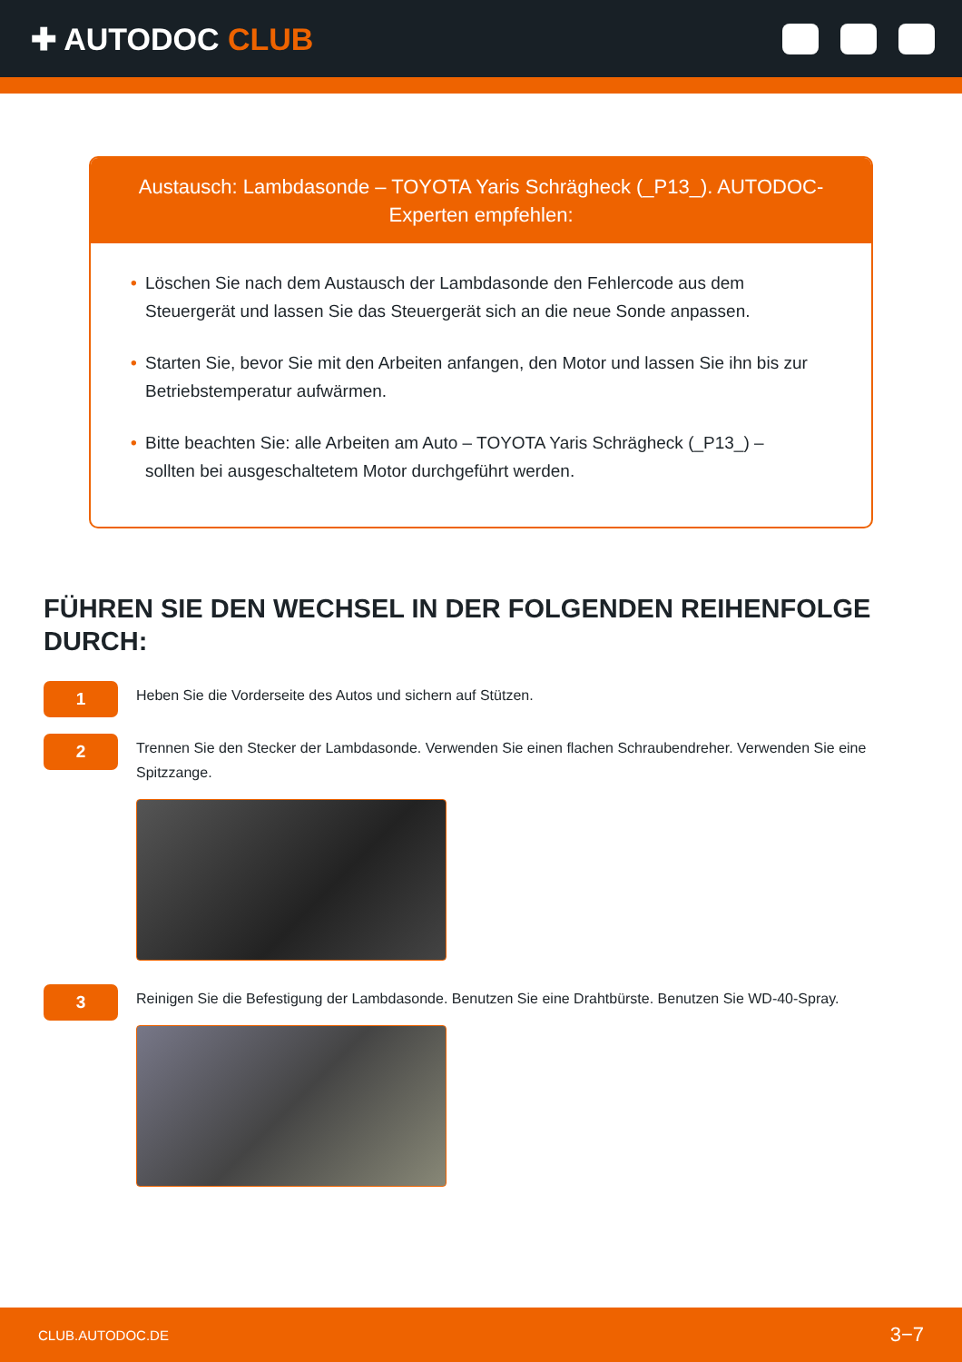✚ AUTODOC CLUB
Austausch: Lambdasonde – TOYOTA Yaris Schrägheck (_P13_). AUTODOC-Experten empfehlen:
• Löschen Sie nach dem Austausch der Lambdasonde den Fehlercode aus dem Steuergerät und lassen Sie das Steuergerät sich an die neue Sonde anpassen.
• Starten Sie, bevor Sie mit den Arbeiten anfangen, den Motor und lassen Sie ihn bis zur Betriebstemperatur aufwärmen.
• Bitte beachten Sie: alle Arbeiten am Auto – TOYOTA Yaris Schrägheck (_P13_) – sollten bei ausgeschaltetem Motor durchgeführt werden.
FÜHREN SIE DEN WECHSEL IN DER FOLGENDEN REIHENFOLGE DURCH:
1
Heben Sie die Vorderseite des Autos und sichern auf Stützen.
2
Trennen Sie den Stecker der Lambdasonde. Verwenden Sie einen flachen Schraubendreher. Verwenden Sie eine Spitzzange.
3
Reinigen Sie die Befestigung der Lambdasonde. Benutzen Sie eine Drahtbürste. Benutzen Sie WD-40-Spray.
CLUB.AUTODOC.DE 3−7